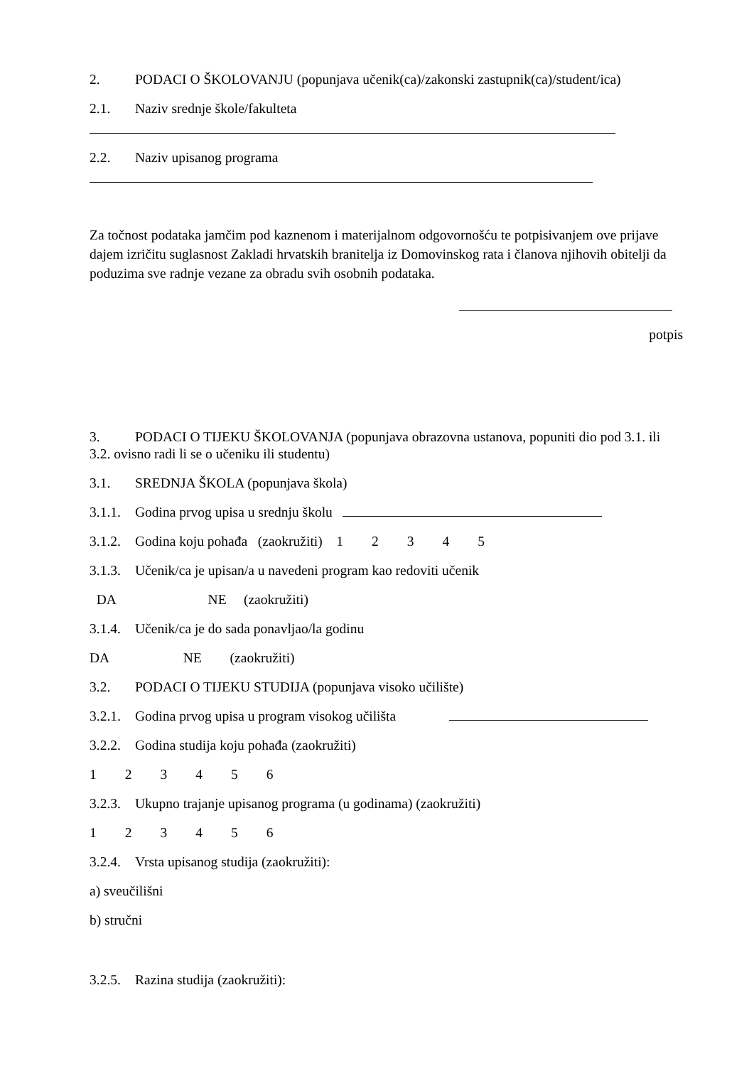2. PODACI O ŠKOLOVANJU (popunjava učenik(ca)/zakonski zastupnik(ca)/student/ica)
2.1. Naziv srednje škole/fakulteta
2.2. Naziv upisanog programa
Za točnost podataka jamčim pod kaznenom i materijalnom odgovornošću te potpisivanjem ove prijave dajem izričitu suglasnost Zakladi hrvatskih branitelja iz Domovinskog rata i članova njihovih obitelji da poduzima sve radnje vezane za obradu svih osobnih podataka.
potpis
3. PODACI O TIJEKU ŠKOLOVANJA (popunjava obrazovna ustanova, popuniti dio pod 3.1. ili 3.2. ovisno radi li se o učeniku ili studentu)
3.1. SREDNJA ŠKOLA (popunjava škola)
3.1.1. Godina prvog upisa u srednju školu
3.1.2. Godina koju pohađa (zaokružiti) 1 2 3 4 5
3.1.3. Učenik/ca je upisan/a u navedeni program kao redoviti učenik
DA NE (zaokružiti)
3.1.4. Učenik/ca je do sada ponavljao/la godinu
DA NE (zaokružiti)
3.2. PODACI O TIJEKU STUDIJA (popunjava visoko učilište)
3.2.1. Godina prvog upisa u program visokog učilišta
3.2.2. Godina studija koju pohađa (zaokružiti)
1 2 3 4 5 6
3.2.3. Ukupno trajanje upisanog programa (u godinama) (zaokružiti)
1 2 3 4 5 6
3.2.4. Vrsta upisanog studija (zaokružiti):
a) sveučilišni
b) stručni
3.2.5. Razina studija (zaokružiti):